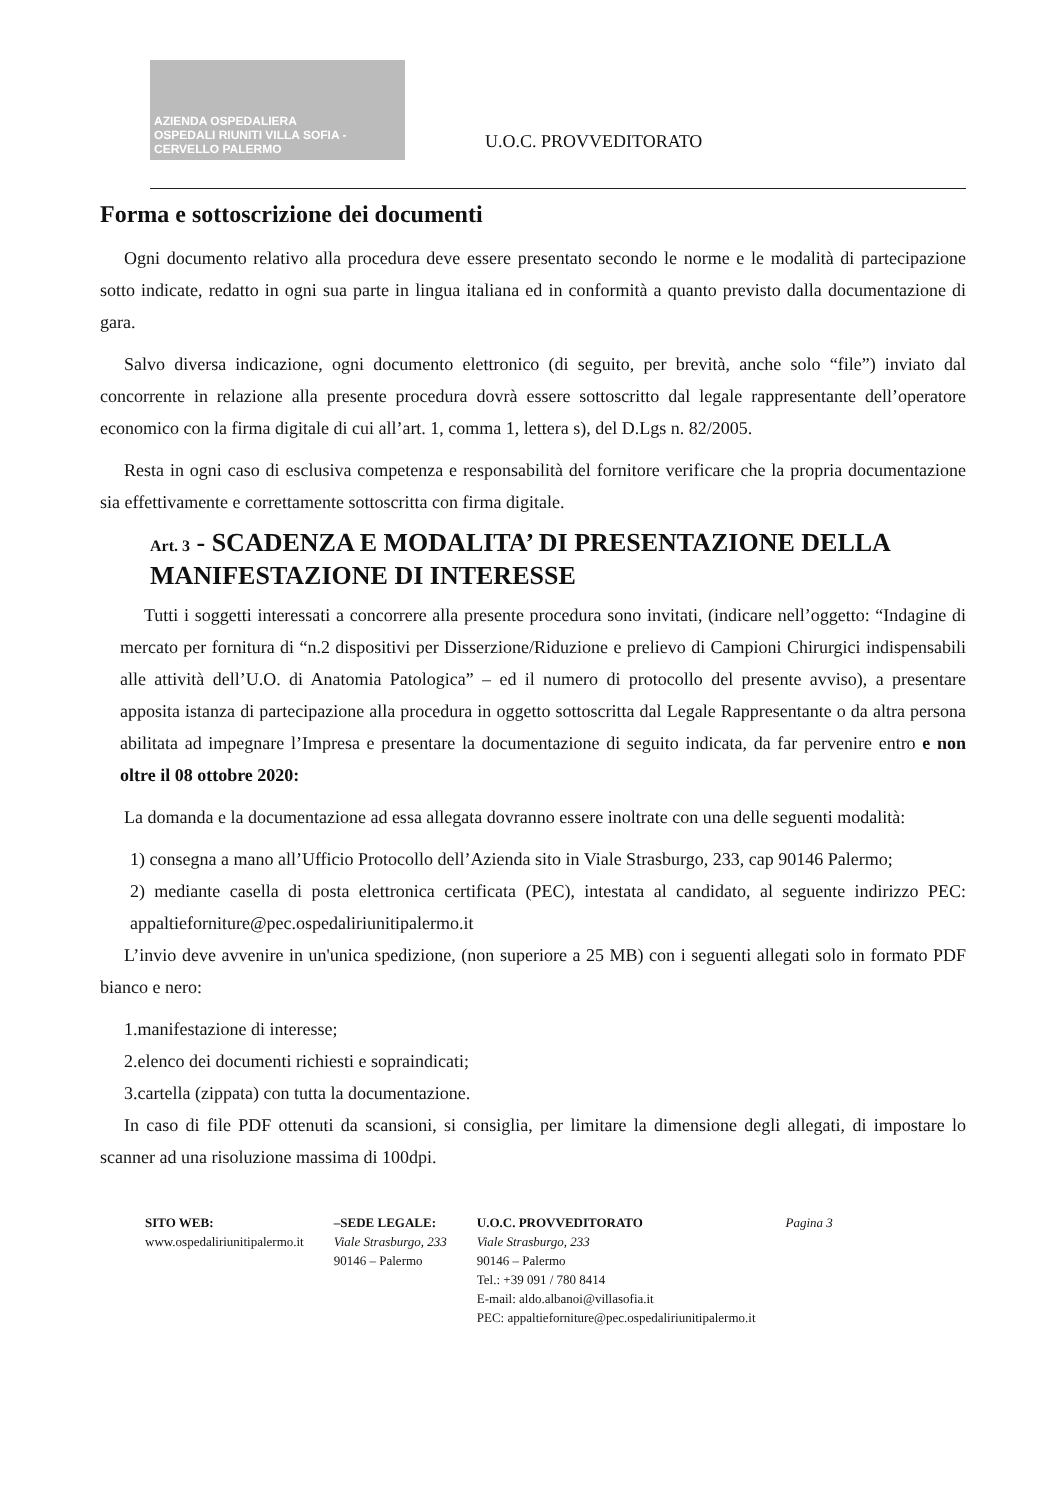AZIENDA OSPEDALIERA
OSPEDALI RIUNITI VILLA SOFIA - CERVELLO PALERMO
U.O.C. PROVVEDITORATO
Forma e sottoscrizione dei documenti
Ogni documento relativo alla procedura deve essere presentato secondo le norme e le modalità di partecipazione sotto indicate, redatto in ogni sua parte in lingua italiana ed in conformità a quanto previsto dalla documentazione di gara.
Salvo diversa indicazione, ogni documento elettronico (di seguito, per brevità, anche solo “file”) inviato dal concorrente in relazione alla presente procedura dovrà essere sottoscritto dal legale rappresentante dell’operatore economico con la firma digitale di cui all’art. 1, comma 1, lettera s), del D.Lgs n. 82/2005.
Resta in ogni caso di esclusiva competenza e responsabilità del fornitore verificare che la propria documentazione sia effettivamente e correttamente sottoscritta con firma digitale.
Art. 3 - SCADENZA E MODALITA’ DI PRESENTAZIONE DELLA MANIFESTAZIONE DI INTERESSE
Tutti i soggetti interessati a concorrere alla presente procedura sono invitati, (indicare nell’oggetto: “Indagine di mercato per fornitura di “n.2 dispositivi per Disserzione/Riduzione e prelievo di Campioni Chirurgici indispensabili alle attività dell’U.O. di Anatomia Patologica” – ed il numero di protocollo del presente avviso), a presentare apposita istanza di partecipazione alla procedura in oggetto sottoscritta dal Legale Rappresentante o da altra persona abilitata ad impegnare l’Impresa e presentare la documentazione di seguito indicata, da far pervenire entro e non oltre il 08 ottobre 2020:
La domanda e la documentazione ad essa allegata dovranno essere inoltrate con una delle seguenti modalità:
1) consegna a mano all’Ufficio Protocollo dell’Azienda sito in Viale Strasburgo, 233, cap 90146 Palermo;
2) mediante casella di posta elettronica certificata (PEC), intestata al candidato, al seguente indirizzo PEC: appaltieforniture@pec.ospedaliriunitipalermo.it
L’invio deve avvenire in un'unica spedizione, (non superiore a 25 MB) con i seguenti allegati solo in formato PDF bianco e nero:
1.manifestazione di interesse;
2.elenco dei documenti richiesti e sopraindicati;
3.cartella (zippata) con tutta la documentazione.
In caso di file PDF ottenuti da scansioni, si consiglia, per limitare la dimensione degli allegati, di impostare lo scanner ad una risoluzione massima di 100dpi.
SITO WEB:
www.ospedaliriunitipalermo.it
–SEDE LEGALE:
Viale Strasburgo, 233
90146 – Palermo
U.O.C. PROVVEDITORATO
Viale Strasburgo, 233
90146 – Palermo
Tel.: +39 091 / 780 8414
E-mail: aldo.albanoi@villasofia.it
PEC: appaltieforniture@pec.ospedaliriunitipalermo.it
Pagina 3